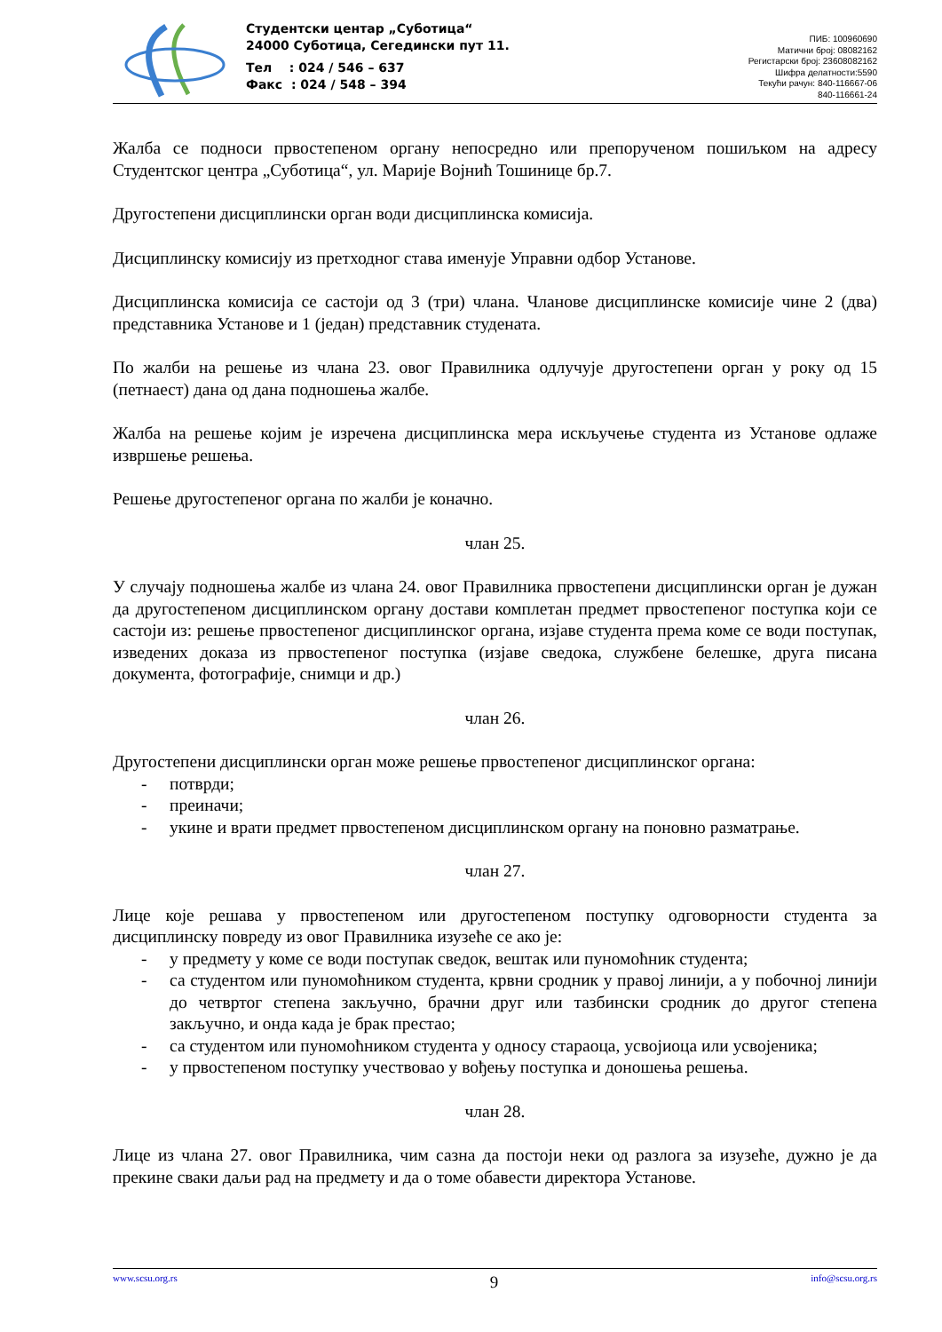Студентски центар „Суботица“
24000 Суботица, Сегедински пут 11.
Тел : 024 / 546 – 637
Факс : 024 / 548 – 394
ПИБ: 100960690
Матични број: 08082162
Регистарски број: 23608082162
Шифра делатности:5590
Текући рачун: 840-116667-06
840-116661-24
Жалба се подноси првостепеном органу непосредно или препорученом пошиљком на адресу Студентског центра „Суботица“, ул. Марије Војнић Тошинице бр.7.
Другостепени дисциплински орган води дисциплинска комисија.
Дисциплинску комисију из претходног става именује Управни одбор Установе.
Дисциплинска комисија се састоји од 3 (три) члана. Чланове дисциплинске комисије чине 2 (два) представника Установе и 1 (један) представник студената.
По жалби на решење из члана 23. овог Правилника одлучује другостепени орган у року од 15 (петнаест) дана од дана подношења жалбе.
Жалба на решење којим је изречена дисциплинска мера искључење студента из Установе одлаже извршење решења.
Решење другостепеног органа по жалби је коначно.
члан 25.
У случају подношења жалбе из члана 24. овог Правилника првостепени дисциплински орган је дужан да другостепеном дисциплинском органу достави комплетан предмет првостепеног поступка који се састоји из: решење првостепеног дисциплинског органа, изјаве студента према коме се води поступак, изведених доказа из првостепеног поступка (изјаве сведока, службене белешке, друга писана документа, фотографије, снимци и др.)
члан 26.
Другостепени дисциплински орган може решење првостепеног дисциплинског органа:
- потврди;
- преиначи;
- укине и врати предмет првостепеном дисциплинском органу на поновно разматрање.
члан 27.
Лице које решава у првостепеном или другостепеном поступку одговорности студента за дисциплинску повреду из овог Правилника изузеће се ако је:
- у предмету у коме се води поступак сведок, вештак или пуномоћник студента;
- са студентом или пуномоћником студента, крвни сродник у правој линији, а у побочној линији до четвртог степена закључно, брачни друг или тазбински сродник до другог степена закључно, и онда када је брак престао;
- са студентом или пуномоћником студента у односу стараоца, усвојиоца или усвојеника;
- у првостепеном поступку учествовао у вођењу поступка и доношења решења.
члан 28.
Лице из члана 27. овог Правилника, чим сазна да постоји неки од разлога за изузеће, дужно је да прекине сваки даљи рад на предмету и да о томе обавести директора Установе.
www.scsu.org.rs 9 info@scsu.org.rs